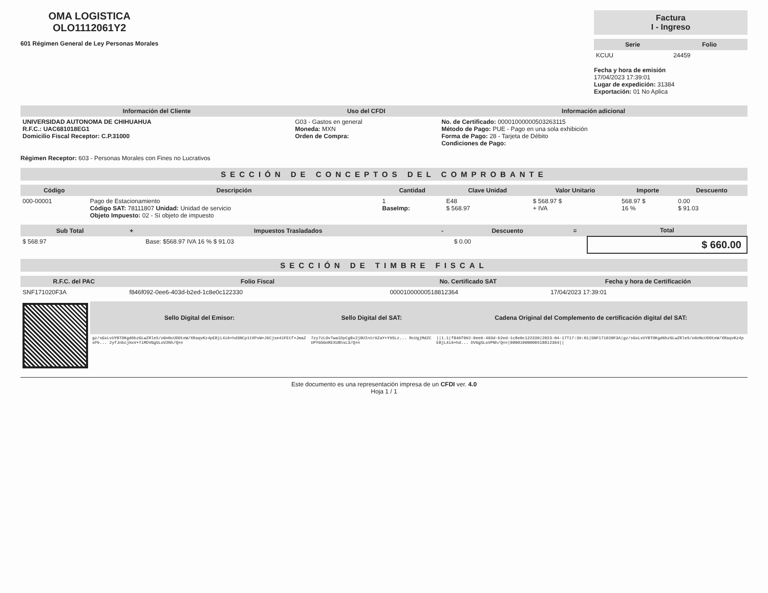OMA LOGISTICA
OLO1112061Y2
601 Régimen General de Ley Personas Morales
Factura
I - Ingreso
| Serie | Folio |
| --- | --- |
| KCUU | 24459 |
Fecha y hora de emisión
17/04/2023 17:39:01
Lugar de expedición: 31384
Exportación: 01 No Aplica
| Información del Cliente | Uso del CFDI | Información adicional |
| --- | --- | --- |
| UNIVERSIDAD AUTONOMA DE CHIHUAHUA R.F.C.: UAC681018EG1 Domicilio Fiscal Receptor: C.P.31000 | G03 - Gastos en general Moneda: MXN Orden de Compra: | No. de Certificado: 00001000000503263115 Método de Pago: PUE - Pago en una sola exhibición Forma de Pago: 28 - Tarjeta de Débito Condiciones de Pago: |
Régimen Receptor: 603 - Personas Morales con Fines no Lucrativos
SECCIÓN DE CONCEPTOS DEL COMPROBANTE
| Código | Descripción | Cantidad | Clave Unidad | Valor Unitario | Importe | Descuento |
| --- | --- | --- | --- | --- | --- | --- |
| 000-00001 | Pago de Estacionamiento Código SAT: 78111807 Unidad: Unidad de servicio Objeto Impuesto: 02 - Sí objeto de impuesto | 1 BaseImp: | E48 $ 568.97 | $ 568.97 $ + IVA | 568.97 $ 16 % | 0.00 $ 91.03 |
| Sub Total | + | Impuestos Trasladados | - | Descuento | = | Total |
| --- | --- | --- | --- | --- | --- | --- |
| $ 568.97 | | Base: $568.97 IVA 16 % $ 91.03 | | $ 0.00 | | $ 660.00 |
SECCIÓN DE TIMBRE FISCAL
| R.F.C. del PAC | Folio Fiscal | No. Certificado SAT | Fecha y hora de Certificación |
| --- | --- | --- | --- |
| SNF171020F3A | f846f092-0ee6-403d-b2ed-1c8e0c122330 | 00001000000518812364 | 17/04/2023 17:39:01 |
| | Sello Digital del Emisor: | Sello Digital del SAT: | Cadena Original del Complemento de certificación digital del SAT: |
| | gz/sGxLvUYBTOKgd6bzGLwZRle5/oGnNcUDOteW/XRaqvKz4pEBjL4i6+hd3NCp1tXPvW+J6Cjse41FEtf+JmaZxP9... 2yfJnbcjHxV+TiMDVGgSLoV2Nh/Q== | 7zy7zLOvTwa1DpCg8x2j0UIntr9ZaY+Y95Lz... RcUgjMdZCUPYG5GnREXU8hsL3/Q== | //1.1/f846f092-0ee6-403d-b2ed-1c8e0c122330/2023-04-17T17:39:01/SNF171020F3A/gz/sGxLvUYBTOKgd6bzGLwZRle5/oGnNcUDOteW/XRaqvKz4pEBjL4i6+hd... DVGgSLoVPNh/Q==/00001000000518812364// |
Este documento es una representación impresa de un CFDI ver. 4.0
Hoja 1 / 1